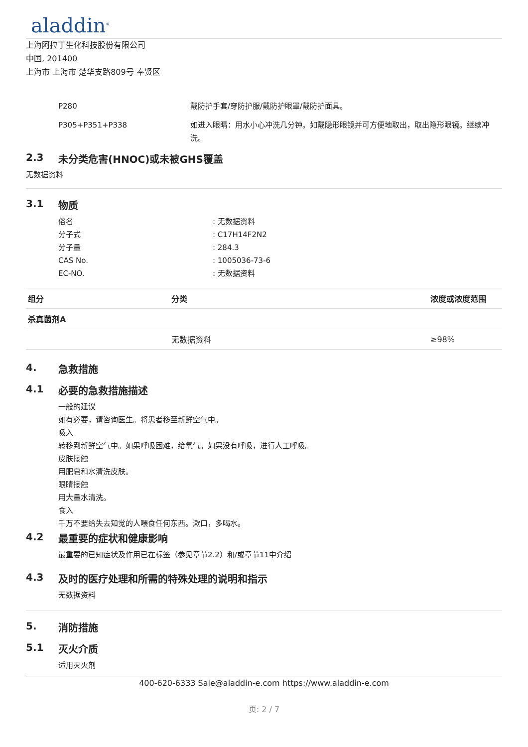aladdin<sup>®</sup>
上海阿拉丁生化科技股份有限公司
中国, 201400
上海市 上海市 楚华支路809号 奉贤区
P280 戴防护手套/穿防护服/戴防护眼罩/戴防护面具。
P305+P351+P338 如进入眼睛：用水小心冲洗几分钟。如戴隐形眼镜并可方便地取出，取出隐形眼镜。继续冲洗。
2.3 未分类危害(HNOC)或未被GHS覆盖
无数据资料
3.1 物质
俗名 : 无数据资料
分子式 : C17H14F2N2
分子量 : 284.3
CAS No. : 1005036-73-6
EC-NO. : 无数据资料
| 组分 | 分类 | 浓度或浓度范围 |
| --- | --- | --- |
| 杀真菌剂A | | |
| | 无数据资料 | ≥98% |
4. 急救措施
4.1 必要的急救措施描述
一般的建议
如有必要，请咨询医生。将患者移至新鲜空气中。
吸入
转移到新鲜空气中。如果呼吸困难，给氧气。如果没有呼吸，进行人工呼吸。
皮肤接触
用肥皂和水清洗皮肤。
眼睛接触
用大量水清洗。
食入
千万不要给失去知觉的人喂食任何东西。漱口，多喝水。
4.2 最重要的症状和健康影响
最重要的已知症状及作用已在标签（参见章节2.2）和/或章节11中介绍
4.3 及时的医疗处理和所需的特殊处理的说明和指示
无数据资料
5. 消防措施
5.1 灭火介质
适用灭火剂
400-620-6333 Sale@aladdin-e.com https://www.aladdin-e.com
页: 2 / 7